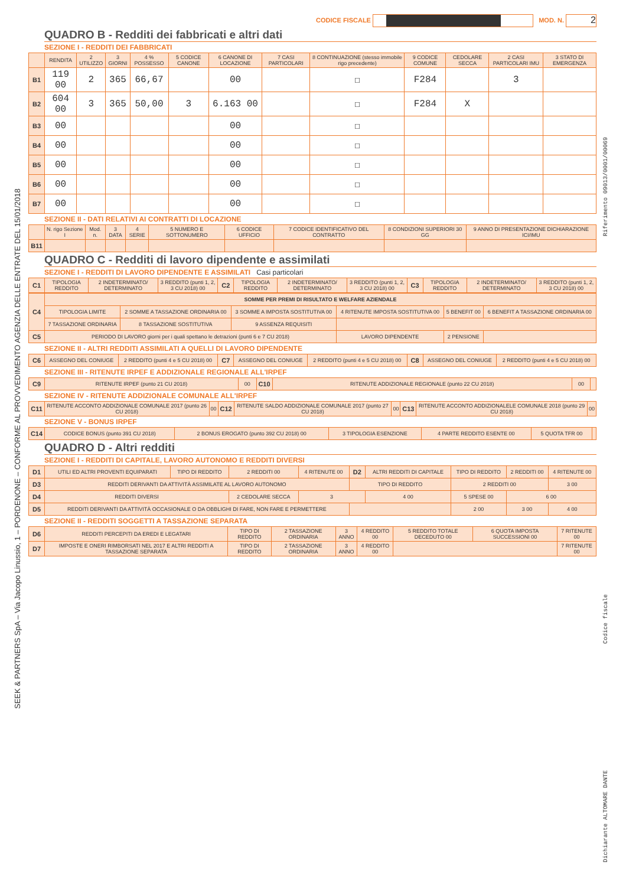CODICE FISCALE MOD. N. 2
QUADRO B - Redditi dei fabbricati e altri dati
SEZIONE I - REDDITI DEI FABBRICATI
| | RENDITA | 2 UTILIZZO | 3 GIORNI | 4 % POSSESSO | 5 CODICE CANONE | 6 CANONE DI LOCAZIONE | 7 CASI PARTICOLARI | 8 CONTINUAZIONE (stesso immobile rigo precedente) | 9 CODICE COMUNE | CEDOLARE SECCA | 2 CASI PARTICOLARI IMU | 3 STATO DI EMERGENZA |
| --- | --- | --- | --- | --- | --- | --- | --- | --- | --- | --- | --- | --- |
| B1 | 119 00 | 2 | 365 | 66,67 | | 00 | | ☐ | F284 | | 3 | |
| B2 | 604 00 | 3 | 365 | 50,00 | 3 | 6.163 00 | | ☐ | F284 | X | | |
| B3 | 00 | | | | | 00 | | ☐ | | | | |
| B4 | 00 | | | | | 00 | | ☐ | | | | |
| B5 | 00 | | | | | 00 | | ☐ | | | | |
| B6 | 00 | | | | | 00 | | ☐ | | | | |
| B7 | 00 | | | | | 00 | | ☐ | | | | |
SEZIONE II - DATI RELATIVI AI CONTRATTI DI LOCAZIONE
| | N. rigo Sezione I | Mod. n. | 3 DATA | 4 SERIE | 5 NUMERO E SOTTONUMERO | 6 CODICE UFFICIO | 7 CODICE IDENTIFICATIVO DEL CONTRATTO | 8 CONDIZIONI SUPERIORI 30 GG | 9 ANNO DI PRESENTAZIONE DICHIARAZIONE ICI/IMU |
| --- | --- | --- | --- | --- | --- | --- | --- | --- | --- |
| B11 | | | | | | | | | |
QUADRO C - Redditi di lavoro dipendente e assimilati
SEZIONE I - REDDITI DI LAVORO DIPENDENTE E ASSIMILATI Casi particolari
| C1 | TIPOLOGIA REDDITO | 2 INDETERMINATO/ DETERMINATO | 3 REDDITO (punti 1, 2, 3 CU 2018) 00 | C2 | TIPOLOGIA REDDITO | 2 INDETERMINATO/ DETERMINATO | 3 REDDITO (punti 1, 2, 3 CU 2018) 00 | C3 | TIPOLOGIA REDDITO | 2 INDETERMINATO/ DETERMINATO | 3 REDDITO (punti 1, 2, 3 CU 2018) 00 |
| C4 | SOMME PER PREMI DI RISULTATO E WELFARE AZIENDALE | | | | | |
| | TIPOLOGIA LIMITE | 2 SOMME A TASSAZIONE ORDINARIA 00 | 3 SOMME A IMPOSTA SOSTITUTIVA 00 | 4 RITENUTE IMPOSTA SOSTITUTIVA 00 | 5 BENEFIT 00 | 6 BENEFIT A TASSAZIONE ORDINARIA 00 |
| | 7 TASSAZIONE ORDINARIA | 8 TASSAZIONE SOSTITUTIVA | 9 ASSENZA REQUISITI | | | |
| C5 | PERIODO DI LAVORO giorni per i quali spettano le detrazioni (punti 6 e 7 CU 2018) | | | LAVORO DIPENDENTE | 2 PENSIONE | |
SEZIONE II - ALTRI REDDITI ASSIMILATI A QUELLI DI LAVORO DIPENDENTE
| C6 | ASSEGNO DEL CONIUGE | 2 REDDITO (punti 4 e 5 CU 2018) 00 | C7 | ASSEGNO DEL CONIUGE | 2 REDDITO (punti 4 e 5 CU 2018) 00 | C8 | ASSEGNO DEL CONIUGE | 2 REDDITO (punti 4 e 5 CU 2018) 00 |
SEZIONE III - RITENUTE IRPEF E ADDIZIONALE REGIONALE ALL'IRPEF
| C9 | RITENUTE IRPEF (punto 21 CU 2018) | 00 | C10 | RITENUTE ADDIZIONALE REGIONALE (punto 22 CU 2018) | 00 | |
SEZIONE IV - RITENUTE ADDIZIONALE COMUNALE ALL'IRPEF
| C11 | RITENUTE ACCONTO ADDIZIONALE COMUNALE 2017 (punto 26 CU 2018) | 00 | C12 | RITENUTE SALDO ADDIZIONALE COMUNALE 2017 (punto 27 CU 2018) | 00 | C13 | RITENUTE ACCONTO ADDIZIONALELE COMUNALE 2018 (punto 29 CU 2018) | 00 |
SEZIONE V - BONUS IRPEF
| C14 | CODICE BONUS (punto 391 CU 2018) | 2 BONUS EROGATO (punto 392 CU 2018) 00 | 3 TIPOLOGIA ESENZIONE | 4 PARTE REDDITO ESENTE 00 | 5 QUOTA TFR 00 | |
QUADRO D - Altri redditi
SEZIONE I - REDDITI DI CAPITALE, LAVORO AUTONOMO E REDDITI DIVERSI
| D1 | UTILI ED ALTRI PROVENTI EQUIPARATI | TIPO DI REDDITO | 2 REDDITI 00 | 4 RITENUTE 00 | D2 | ALTRI REDDITI DI CAPITALE | TIPO DI REDDITO | 2 REDDITI 00 | 4 RITENUTE 00 |
| D3 | REDDITI DERIVANTI DA ATTIVITÀ ASSIMILATE AL LAVORO AUTONOMO | | | | TIPO DI REDDITO | | 2 REDDITI 00 | | 3 00 |
| D4 | REDDITI DIVERSI | | 2 CEDOLARE SECCA | 3 | | 4 00 | 5 SPESE 00 | 6 00 | |
| D5 | REDDITI DERIVANTI DA ATTIVITÀ OCCASIONALE O DA OBBLIGHI DI FARE, NON FARE E PERMETTERE | | | | | | 2 00 | 3 00 | 4 00 |
SEZIONE II - REDDITI SOGGETTI A TASSAZIONE SEPARATA
| D6 | REDDITI PERCEPITI DA EREDI E LEGATARI | TIPO DI REDDITO | 2 TASSAZIONE ORDINARIA | 3 ANNO | 4 REDDITO 00 | 5 REDDITO TOTALE DECEDUTO 00 | 6 QUOTA IMPOSTA SUCCESSIONI 00 | 7 RITENUTE 00 |
| D7 | IMPOSTE E ONERI RIMBORSATI NEL 2017 E ALTRI REDDITI A TASSAZIONE SEPARATA | TIPO DI REDDITO | 2 TASSAZIONE ORDINARIA | 3 ANNO | 4 REDDITO 00 | | | 7 RITENUTE 00 |
SEEK & PARTNERS SpA – Via Jacopo Linussio, 1 – PORDENONE – CONFORME AL PROVVEDIMENTO AGENZIA DELLE ENTRATE DEL 15/01/2018
Riferimento 09013/0001/00069
Codice fiscale
Dichiarante ALTOMARE DANTE